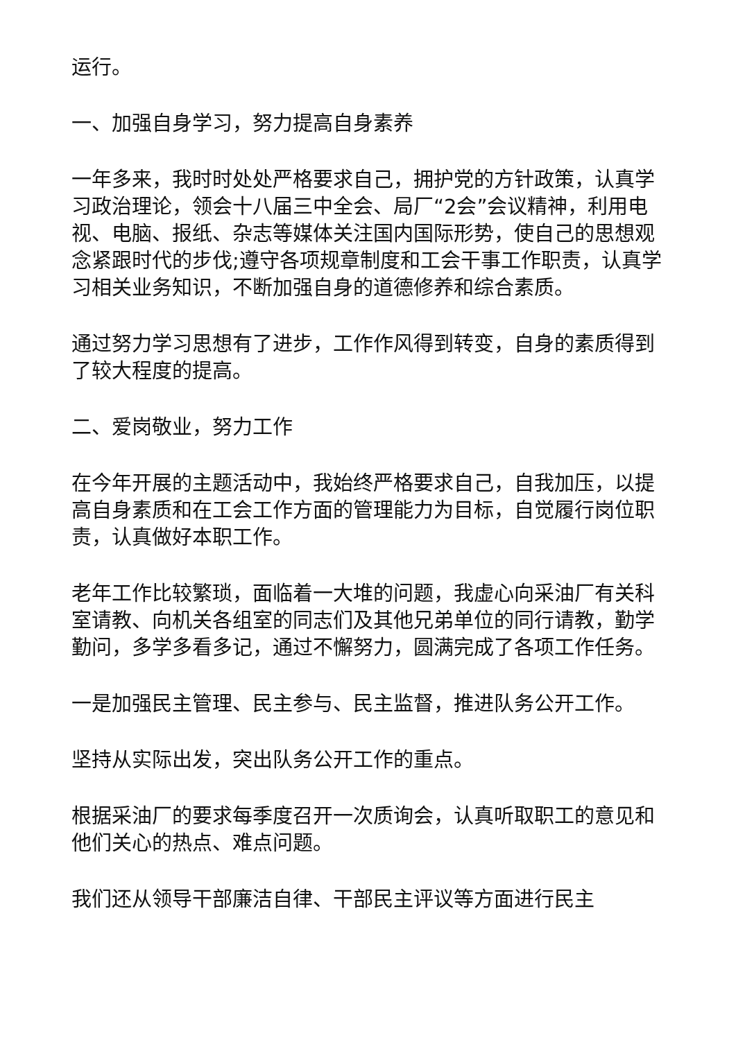运行。
一、加强自身学习，努力提高自身素养
一年多来，我时时处处严格要求自己，拥护党的方针政策，认真学习政治理论，领会十八届三中全会、局厂“2会”会议精神，利用电视、电脑、报纸、杂志等媒体关注国内国际形势，使自己的思想观念紧跟时代的步伐;遵守各项规章制度和工会干事工作职责，认真学习相关业务知识，不断加强自身的道德修养和综合素质。
通过努力学习思想有了进步，工作作风得到转变，自身的素质得到了较大程度的提高。
二、爱岗敬业，努力工作
在今年开展的主题活动中，我始终严格要求自己，自我加压，以提高自身素质和在工会工作方面的管理能力为目标，自觉履行岗位职责，认真做好本职工作。
老年工作比较繁琐，面临着一大堆的问题，我虚心向采油厂有关科室请教、向机关各组室的同志们及其他兄弟单位的同行请教，勤学勤问，多学多看多记，通过不懈努力，圆满完成了各项工作任务。
一是加强民主管理、民主参与、民主监督，推进队务公开工作。
坚持从实际出发，突出队务公开工作的重点。
根据采油厂的要求每季度召开一次质询会，认真听取职工的意见和他们关心的热点、难点问题。
我们还从领导干部廉洁自律、干部民主评议等方面进行民主